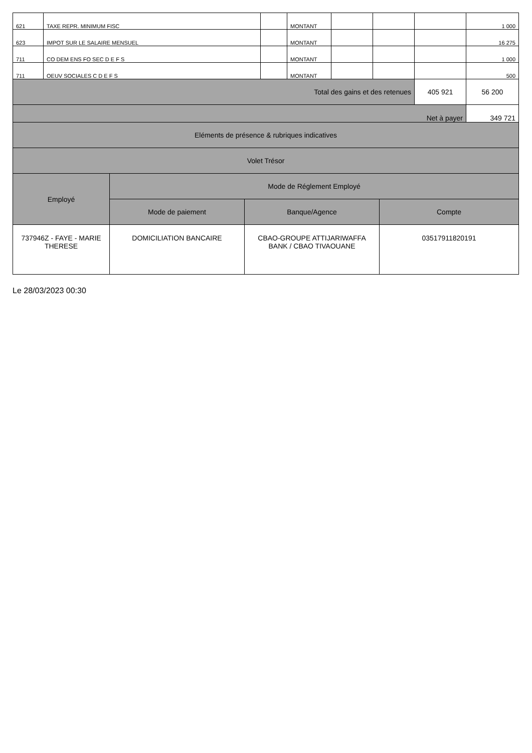| 621 | TAXE REPR. MINIMUM FISC | | MONTANT | | | | 1 000 |
| 623 | IMPOT SUR LE SALAIRE MENSUEL | | MONTANT | | | | 16 275 |
| 711 | CO DEM ENS FO SEC D E F S | | MONTANT | | | | 1 000 |
| 711 | OEUV SOCIALES C D E F S | | MONTANT | | | | 500 |
| Total des gains et des retenues | | | | | | 405 921 | 56 200 |
| Net à payer | | | | | | | 349 721 |
| Eléments de présence & rubriques indicatives | | | | | | | |
| Volet Trésor | | | | | | | |
| Employé | Mode de Réglement Employé | | |
| | Mode de paiement | Banque/Agence | Compte |
| 737946Z - FAYE - MARIE THERESE | DOMICILIATION BANCAIRE | CBAO-GROUPE ATTIJARIWAFFA BANK / CBAO TIVAOUANE | 03517911820191 |
Le 28/03/2023 00:30